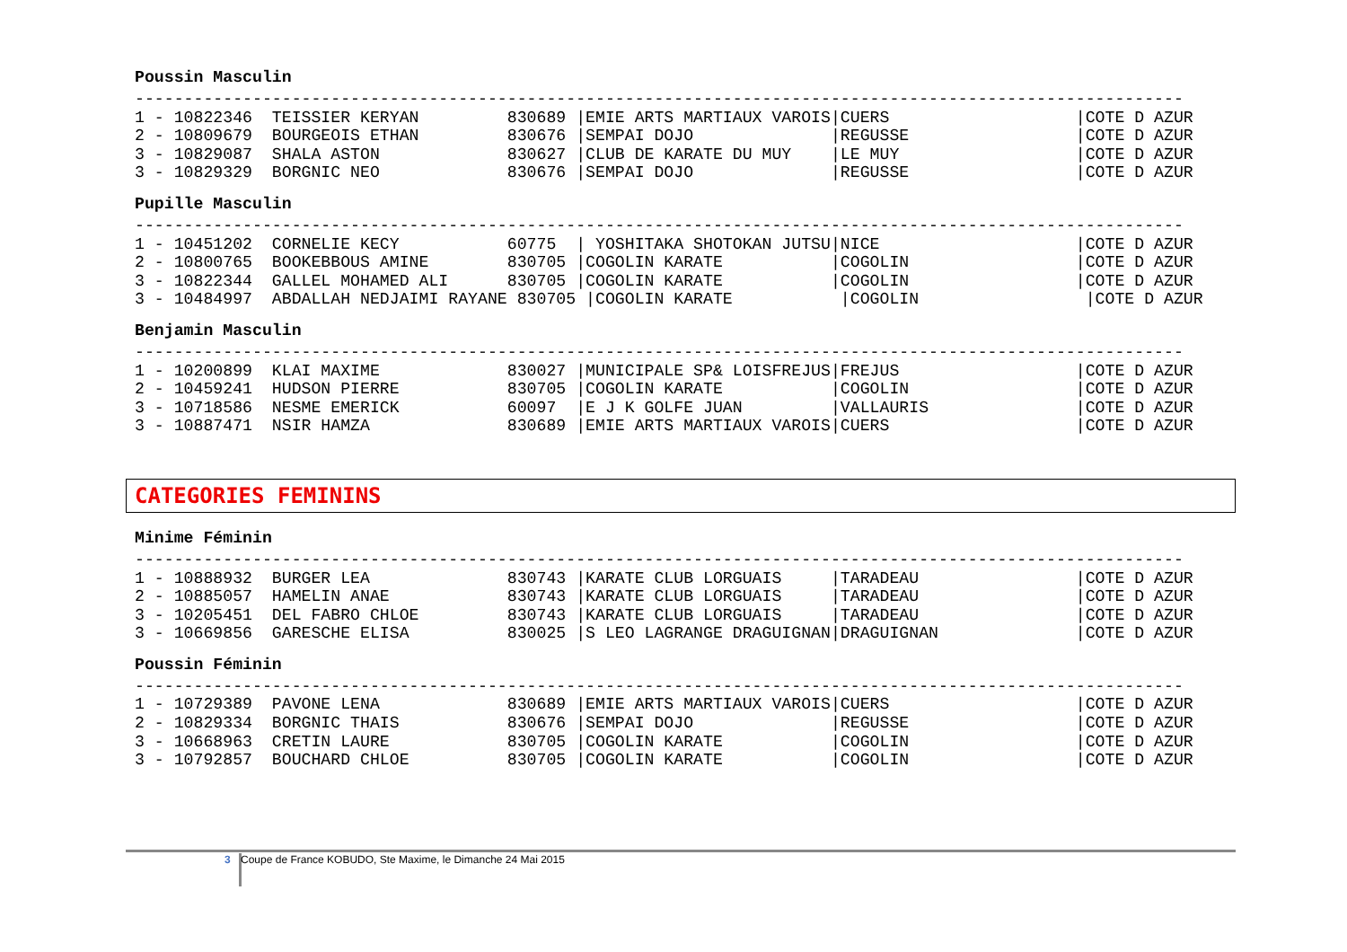Poussin Masculin
-----------------------------------------------------------------------------------------------------------
1 - 10822346  TEISSIER KERYAN         830689 |EMIE ARTS MARTIAUX VAROIS|CUERS                   |COTE D AZUR
2 - 10809679  BOURGEOIS ETHAN         830676 |SEMPAI DOJO              |REGUSSE                 |COTE D AZUR
3 - 10829087  SHALA ASTON             830627 |CLUB DE KARATE DU MUY    |LE MUY                  |COTE D AZUR
3 - 10829329  BORGNIC NEO             830676 |SEMPAI DOJO              |REGUSSE                 |COTE D AZUR
Pupille Masculin
-----------------------------------------------------------------------------------------------------------
1 - 10451202  CORNELIE KECY           60775  | YOSHITAKA SHOTOKAN JUTSU|NICE                    |COTE D AZUR
2 - 10800765  BOOKEBBOUS AMINE        830705 |COGOLIN KARATE           |COGOLIN                 |COTE D AZUR
3 - 10822344  GALLEL MOHAMED ALI      830705 |COGOLIN KARATE           |COGOLIN                 |COTE D AZUR
3 - 10484997  ABDALLAH NEDJAIMI RAYANE 830705 |COGOLIN KARATE           |COGOLIN                 |COTE D AZUR
Benjamin Masculin
-----------------------------------------------------------------------------------------------------------
1 - 10200899  KLAI MAXIME             830027 |MUNICIPALE SP& LOISFREJUS|FREJUS                  |COTE D AZUR
2 - 10459241  HUDSON PIERRE           830705 |COGOLIN KARATE           |COGOLIN                 |COTE D AZUR
3 - 10718586  NESME EMERICK           60097  |E J K GOLFE JUAN         |VALLAURIS               |COTE D AZUR
3 - 10887471  NSIR HAMZA              830689 |EMIE ARTS MARTIAUX VAROIS|CUERS                   |COTE D AZUR
CATEGORIES FEMININS
Minime Féminin
-----------------------------------------------------------------------------------------------------------
1 - 10888932  BURGER LEA              830743 |KARATE CLUB LORGUAIS     |TARADEAU                |COTE D AZUR
2 - 10885057  HAMELIN ANAE            830743 |KARATE CLUB LORGUAIS     |TARADEAU                |COTE D AZUR
3 - 10205451  DEL FABRO CHLOE         830743 |KARATE CLUB LORGUAIS     |TARADEAU                |COTE D AZUR
3 - 10669856  GARESCHE ELISA          830025 |S LEO LAGRANGE DRAGUIGNAN|DRAGUIGNAN              |COTE D AZUR
Poussin Féminin
-----------------------------------------------------------------------------------------------------------
1 - 10729389  PAVONE LENA             830689 |EMIE ARTS MARTIAUX VAROIS|CUERS                   |COTE D AZUR
2 - 10829334  BORGNIC THAIS           830676 |SEMPAI DOJO              |REGUSSE                 |COTE D AZUR
3 - 10668963  CRETIN LAURE            830705 |COGOLIN KARATE           |COGOLIN                 |COTE D AZUR
3 - 10792857  BOUCHARD CHLOE          830705 |COGOLIN KARATE           |COGOLIN                 |COTE D AZUR
3 Coupe de France KOBUDO, Ste Maxime, le Dimanche 24 Mai 2015